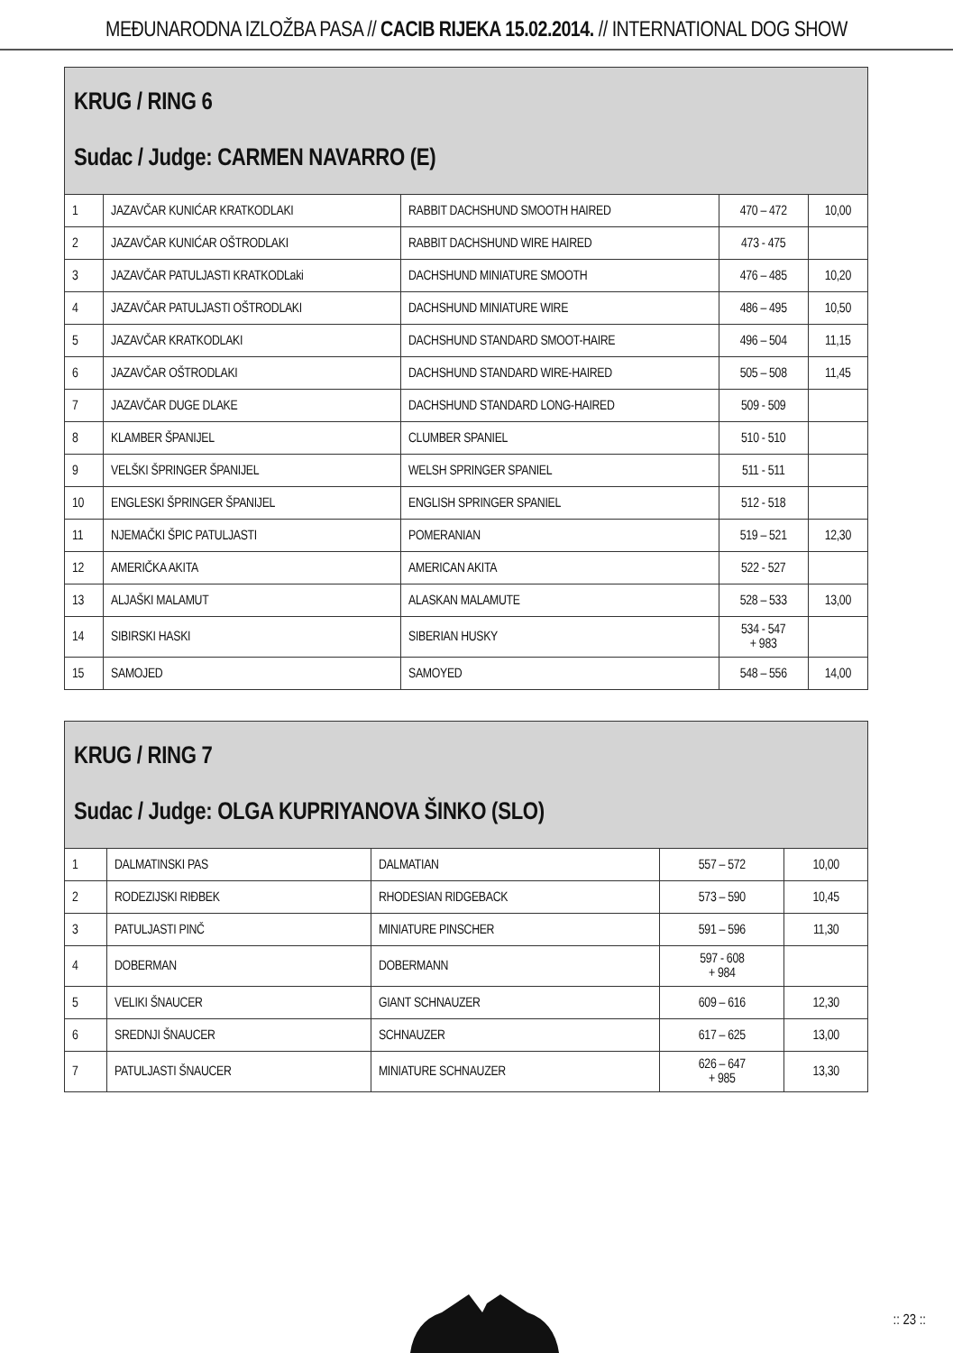MEĐUNARODNA IZLOŽBA PASA // CACIB RIJEKA 15.02.2014. // INTERNATIONAL DOG SHOW
| KRUG / RING 6 Sudac / Judge: CARMEN NAVARRO (E) | | | | |
| --- | --- | --- | --- | --- |
| 1 | JAZAVČAR KUNIĆAR KRATKODLAKI | RABBIT DACHSHUND SMOOTH HAIRED | 470 – 472 | 10,00 |
| 2 | JAZAVČAR KUNIĆAR OŠTRODLAKI | RABBIT DACHSHUND WIRE HAIRED | 473 - 475 | |
| 3 | JAZAVČAR PATULJASTI KRATKODLaki | DACHSHUND MINIATURE SMOOTH | 476 – 485 | 10,20 |
| 4 | JAZAVČAR PATULJASTI OŠTRODLAKI | DACHSHUND MINIATURE WIRE | 486 – 495 | 10,50 |
| 5 | JAZAVČAR KRATKODLAKI | DACHSHUND STANDARD SMOOT-HAIRE | 496 – 504 | 11,15 |
| 6 | JAZAVČAR OŠTRODLAKI | DACHSHUND STANDARD WIRE-HAIRED | 505 – 508 | 11,45 |
| 7 | JAZAVČAR DUGE DLAKE | DACHSHUND STANDARD LONG-HAIRED | 509 - 509 | |
| 8 | KLAMBER ŠPANIJEL | CLUMBER SPANIEL | 510 - 510 | |
| 9 | VELŠKI ŠPRINGER ŠPANIJEL | WELSH SPRINGER SPANIEL | 511 - 511 | |
| 10 | ENGLESKI ŠPRINGER ŠPANIJEL | ENGLISH SPRINGER SPANIEL | 512 - 518 | |
| 11 | NJEMAČKI ŠPIC PATULJASTI | POMERANIAN | 519 – 521 | 12,30 |
| 12 | AMERIČKA AKITA | AMERICAN AKITA | 522 - 527 | |
| 13 | ALJAŠKI MALAMUT | ALASKAN MALAMUTE | 528 – 533 | 13,00 |
| 14 | SIBIRSKI HASKI | SIBERIAN HUSKY | 534 - 547 + 983 | |
| 15 | SAMOJED | SAMOYED | 548 – 556 | 14,00 |
| KRUG / RING 7 Sudac / Judge: OLGA KUPRIYANOVA ŠINKO (SLO) | | | | |
| --- | --- | --- | --- | --- |
| 1 | DALMATINSKI PAS | DALMATIAN | 557 – 572 | 10,00 |
| 2 | RODEZIJSKI RIĐBEK | RHODESIAN RIDGEBACK | 573 – 590 | 10,45 |
| 3 | PATULJASTI PINČ | MINIATURE PINSCHER | 591 – 596 | 11,30 |
| 4 | DOBERMAN | DOBERMANN | 597 - 608 + 984 | |
| 5 | VELIKI ŠNAUCER | GIANT SCHNAUZER | 609 – 616 | 12,30 |
| 6 | SREDNJI ŠNAUCER | SCHNAUZER | 617 – 625 | 13,00 |
| 7 | PATULJASTI ŠNAUCER | MINIATURE SCHNAUZER | 626 – 647 + 985 | 13,30 |
:: 23 ::